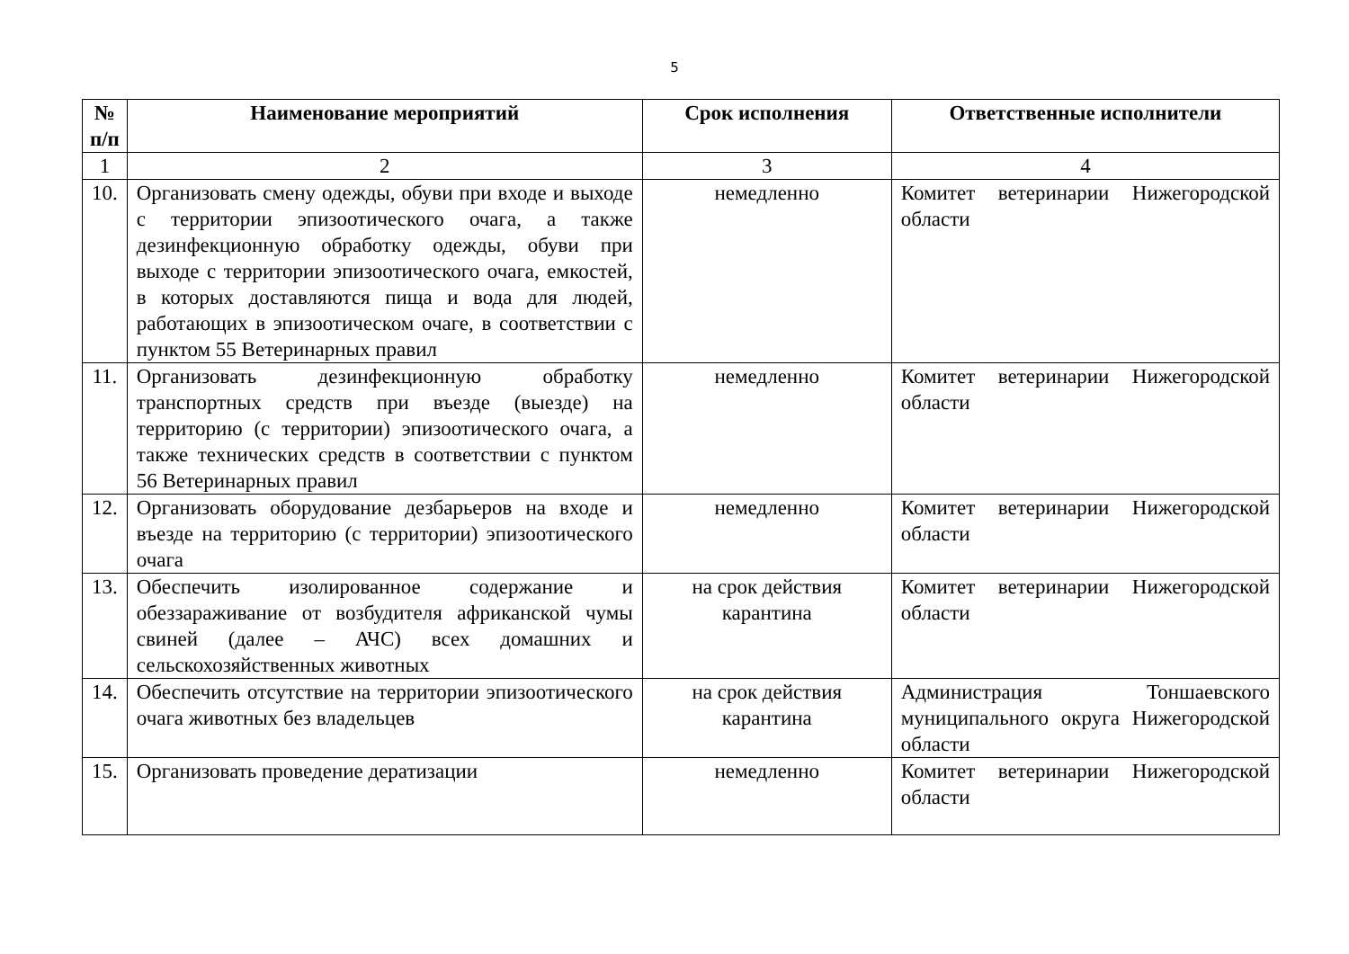5
| № п/п | Наименование мероприятий | Срок исполнения | Ответственные исполнители |
| --- | --- | --- | --- |
| 1 | 2 | 3 | 4 |
| 10. | Организовать смену одежды, обуви при входе и выходе с территории эпизоотического очага, а также дезинфекционную обработку одежды, обуви при выходе с территории эпизоотического очага, емкостей, в которых доставляются пища и вода для людей, работающих в эпизоотическом очаге, в соответствии с пунктом 55 Ветеринарных правил | немедленно | Комитет ветеринарии Нижегородской области |
| 11. | Организовать дезинфекционную обработку транспортных средств при въезде (выезде) на территорию (с территории) эпизоотического очага, а также технических средств в соответствии с пунктом 56 Ветеринарных правил | немедленно | Комитет ветеринарии Нижегородской области |
| 12. | Организовать оборудование дезбарьеров на входе и въезде на территорию (с территории) эпизоотического очага | немедленно | Комитет ветеринарии Нижегородской области |
| 13. | Обеспечить изолированное содержание и обеззараживание от возбудителя африканской чумы свиней (далее – АЧС) всех домашних и сельскохозяйственных животных | на срок действия карантина | Комитет ветеринарии Нижегородской области |
| 14. | Обеспечить отсутствие на территории эпизоотического очага животных без владельцев | на срок действия карантина | Администрация Тоншаевского муниципального округа Нижегородской области |
| 15. | Организовать проведение дератизации | немедленно | Комитет ветеринарии Нижегородской области |